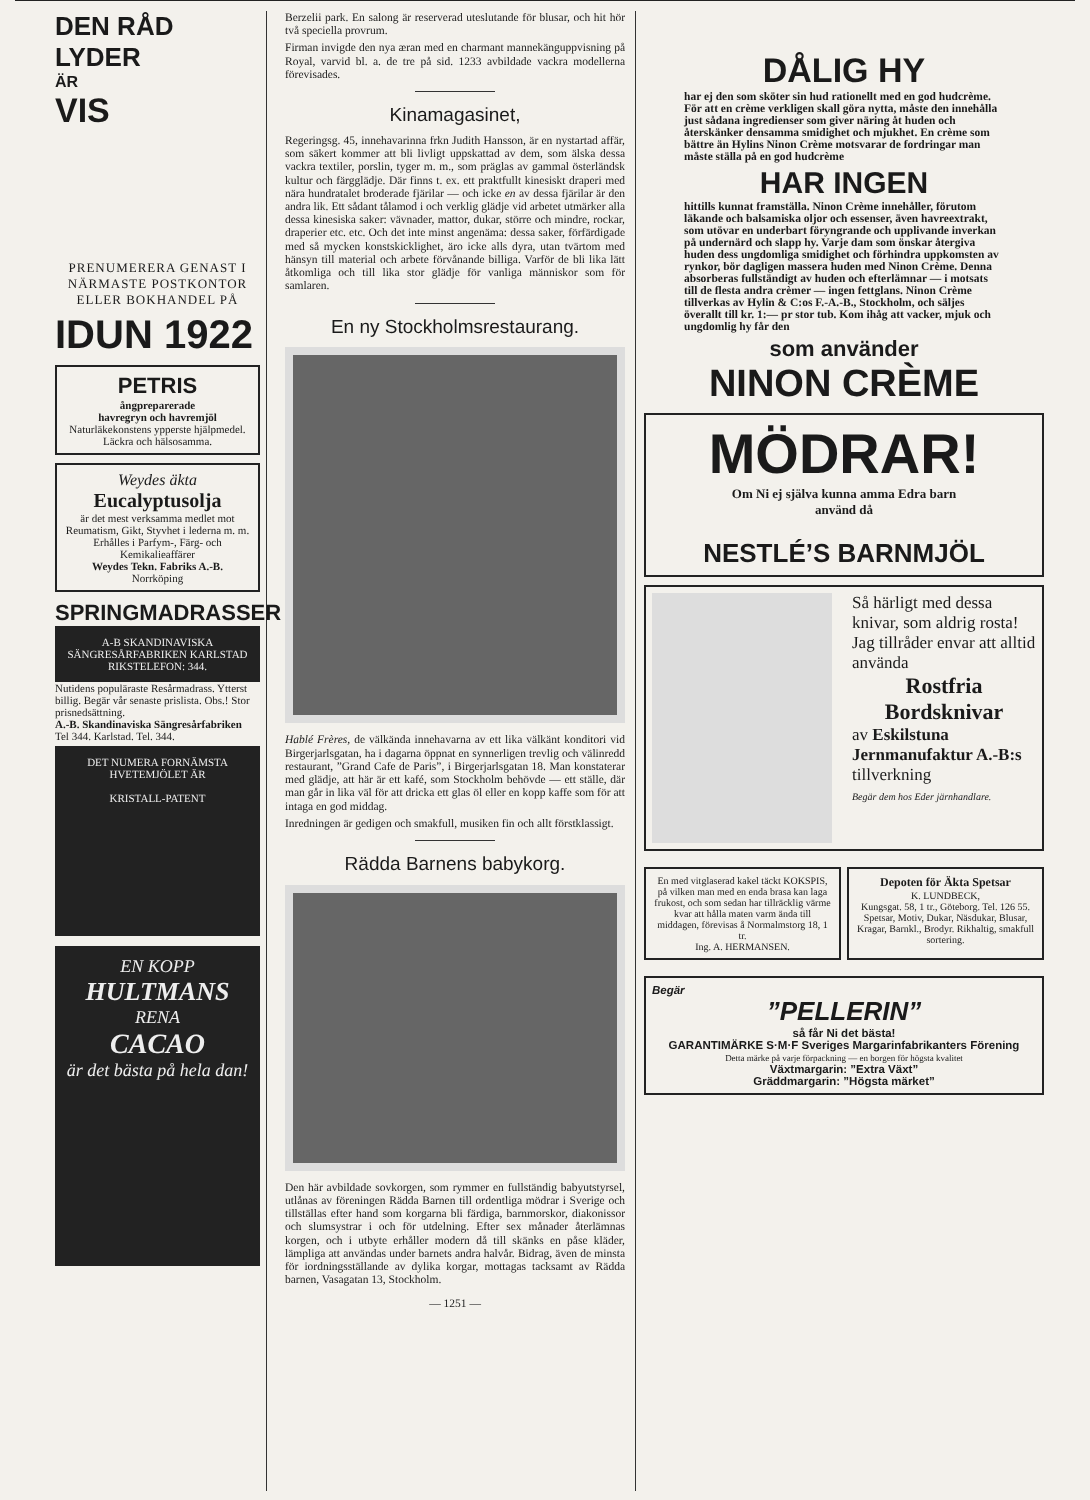DEN RÅD LYDER
ÄR
VIS
PRENUMERERA GENAST I NÄRMASTE POSTKONTOR ELLER BOKHANDEL PÅ
IDUN 1922
PETRIS
ångpreparerade
havregryn och havremjöl
Naturläkekonstens ypperste hjälpmedel.
Läckra och hälsosamma.
Weydes äkta
Eucalyptusolja
är det mest verksamma medlet mot Reumatism, Gikt, Styvhet i lederna m. m. Erhålles i Parfym-, Färg- och Kemikalieaffärer
Weydes Tekn. Fabriks A.-B.
Norrköping
SPRINGMADRASSER
A-B SKANDINAVISKA SÄNGRESÅRFABRIKEN KARLSTAD
RIKSTELEFON: 344.
Nutidens populäraste Resårmadrass. Ytterst billig. Begär vår senaste prislista. Obs.! Stor prisnedsättning.
A.-B. Skandinaviska Sängresårfabriken
Tel 344. Karlstad. Tel. 344.
DET NUMERA FORNÄMSTA HVETEMJÖLET ÄR
KRISTALL-PATENT
EN KOPP
HULTMANS
RENA
CACAO
är det bästa på hela dan!
Berzelii park. En salong är reserverad uteslutande för blusar, och hit hör två speciella provrum.
Firman invigde den nya æran med en charmant mannekänguppvisning på Royal, varvid bl. a. de tre på sid. 1233 avbildade vackra modellerna förevisades.
Kinamagasinet,
Regeringsg. 45, innehavarinna frkn Judith Hansson, är en nystartad affär, som säkert kommer att bli livligt uppskattad av dem, som älska dessa vackra textiler, porslin, tyger m. m., som präglas av gammal österländsk kultur och färgglädje. Där finns t. ex. ett praktfullt kinesiskt draperi med nära hundratalet broderade fjärilar — och icke en av dessa fjärilar är den andra lik. Ett sådant tålamod i och verklig glädje vid arbetet utmärker alla dessa kinesiska saker: vävnader, mattor, dukar, större och mindre, rockar, draperier etc. etc. Och det inte minst angenäma: dessa saker, förfärdigade med så mycken konstskicklighet, äro icke alls dyra, utan tvärtom med hänsyn till material och arbete förvånande billiga. Varför de bli lika lätt åtkomliga och till lika stor glädje för vanliga människor som för samlaren.
En ny Stockholmsrestaurang.
Hablé Frères, de välkända innehavarna av ett lika välkänt konditori vid Birgerjarlsgatan, ha i dagarna öppnat en synnerligen trevlig och välinredd restaurant, ”Grand Cafe de Paris”, i Birgerjarlsgatan 18. Man konstaterar med glädje, att här är ett kafé, som Stockholm behövde — ett ställe, där man går in lika väl för att dricka ett glas öl eller en kopp kaffe som för att intaga en god middag.
Inredningen är gedigen och smakfull, musiken fin och allt förstklassigt.
Rädda Barnens babykorg.
Den här avbildade sovkorgen, som rymmer en fullständig babyutstyrsel, utlånas av föreningen Rädda Barnen till ordentliga mödrar i Sverige och tillställas efter hand som korgarna bli färdiga, barnmorskor, diakonissor och slumsystrar i och för utdelning. Efter sex månader återlämnas korgen, och i utbyte erhåller modern då till skänks en påse kläder, lämpliga att användas under barnets andra halvår. Bidrag, även de minsta för iordningsställande av dylika korgar, mottagas tacksamt av Rädda barnen, Vasagatan 13, Stockholm.
— 1251 —
DÅLIG HY
har ej den som sköter sin hud rationellt med en god hudcrème. För att en crème verkligen skall göra nytta, måste den innehålla just sådana ingredienser som giver näring åt huden och återskänker densamma smidighet och mjukhet. En crème som bättre än Hylins Ninon Crème motsvarar de fordringar man måste ställa på en god hudcrème
HAR INGEN
hittills kunnat framställa. Ninon Crème innehåller, förutom läkande och balsamiska oljor och essenser, även havreextrakt, som utövar en underbart föryngrande och upplivande inverkan på undernärd och slapp hy. Varje dam som önskar återgiva huden dess ungdomliga smidighet och förhindra uppkomsten av rynkor, bör dagligen massera huden med Ninon Crème. Denna absorberas fullständigt av huden och efterlämnar — i motsats till de flesta andra crèmer — ingen fettglans. Ninon Crème tillverkas av Hylin & C:os F.-A.-B., Stockholm, och säljes överallt till kr. 1:— pr stor tub. Kom ihåg att vacker, mjuk och ungdomlig hy får den
som använder
NINON CRÈME
MÖDRAR!
Om Ni ej själva kunna amma Edra barn
använd då
NESTLÉ’S BARNMJÖL
Så härligt med dessa knivar, som aldrig rosta! Jag tillråder envar att alltid använda
Rostfria Bordsknivar
av Eskilstuna Jernmanufaktur A.-B:s tillverkning
Begär dem hos Eder järnhandlare.
En med vitglaserad kakel täckt KOKSPIS, på vilken man med en enda brasa kan laga frukost, och som sedan har tillräcklig värme kvar att hålla maten varm ända till middagen, förevisas å Normalmstorg 18, 1 tr.
Ing. A. HERMANSEN.
Depoten för Äkta Spetsar
K. LUNDBECK,
Kungsgat. 58, 1 tr., Göteborg. Tel. 126 55.
Spetsar, Motiv, Dukar, Näsdukar, Blusar, Kragar, Barnkl., Brodyr. Rikhaltig, smakfull sortering.
Begär”PELLERIN”
så får Ni det bästa!
GARANTIMÄRKE S·M·F Sveriges Margarinfabrikanters Förening
Detta märke på varje förpackning — en borgen för högsta kvalitet
Växtmargarin: ”Extra Växt”
Gräddmargarin: ”Högsta märket”